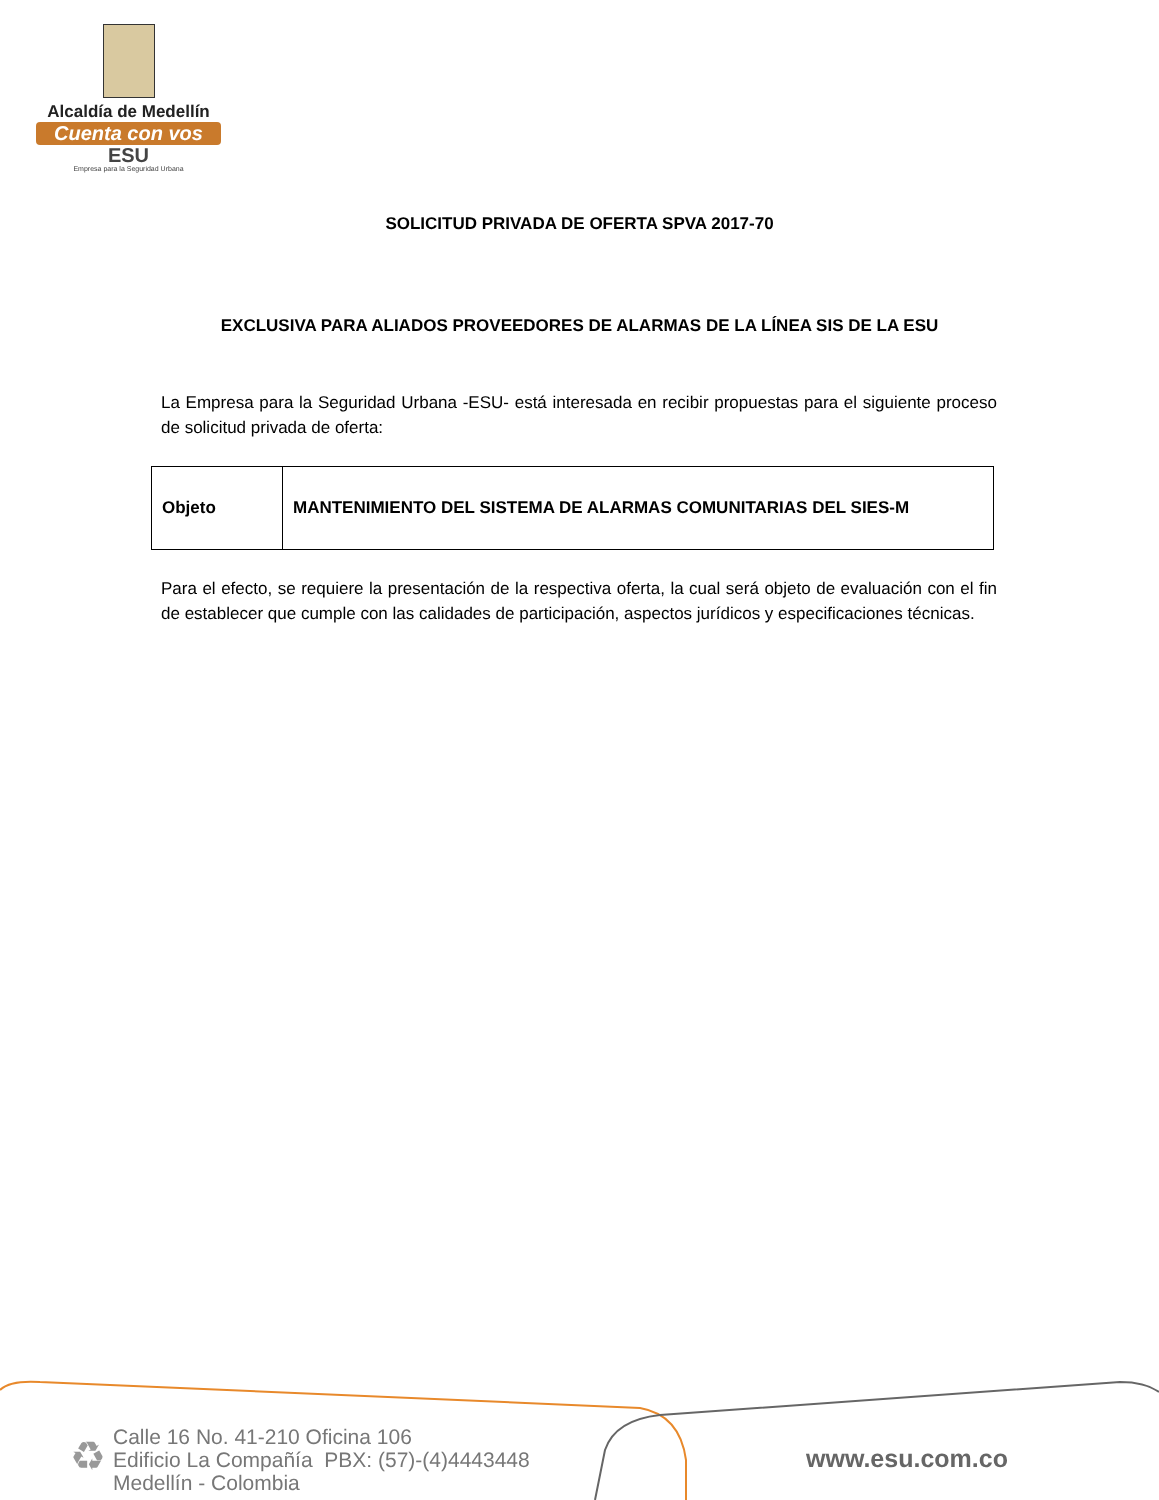Alcaldía de Medellín
Cuenta con vos
ESU
Empresa para la Seguridad Urbana
SOLICITUD PRIVADA DE OFERTA SPVA 2017-70
EXCLUSIVA PARA ALIADOS PROVEEDORES DE ALARMAS DE LA LÍNEA SIS DE LA ESU
La Empresa para la Seguridad Urbana -ESU- está interesada en recibir propuestas para el siguiente proceso de solicitud privada de oferta:
| Objeto | MANTENIMIENTO DEL SISTEMA DE ALARMAS COMUNITARIAS DEL SIES-M |
Para el efecto, se requiere la presentación de la respectiva oferta, la cual será objeto de evaluación con el fin de establecer que cumple con las calidades de participación, aspectos jurídicos y especificaciones técnicas.
♻
Calle 16 No. 41-210 Oficina 106
Edificio La Compañía PBX: (57)-(4)4443448
Medellín - Colombia
www.esu.com.co